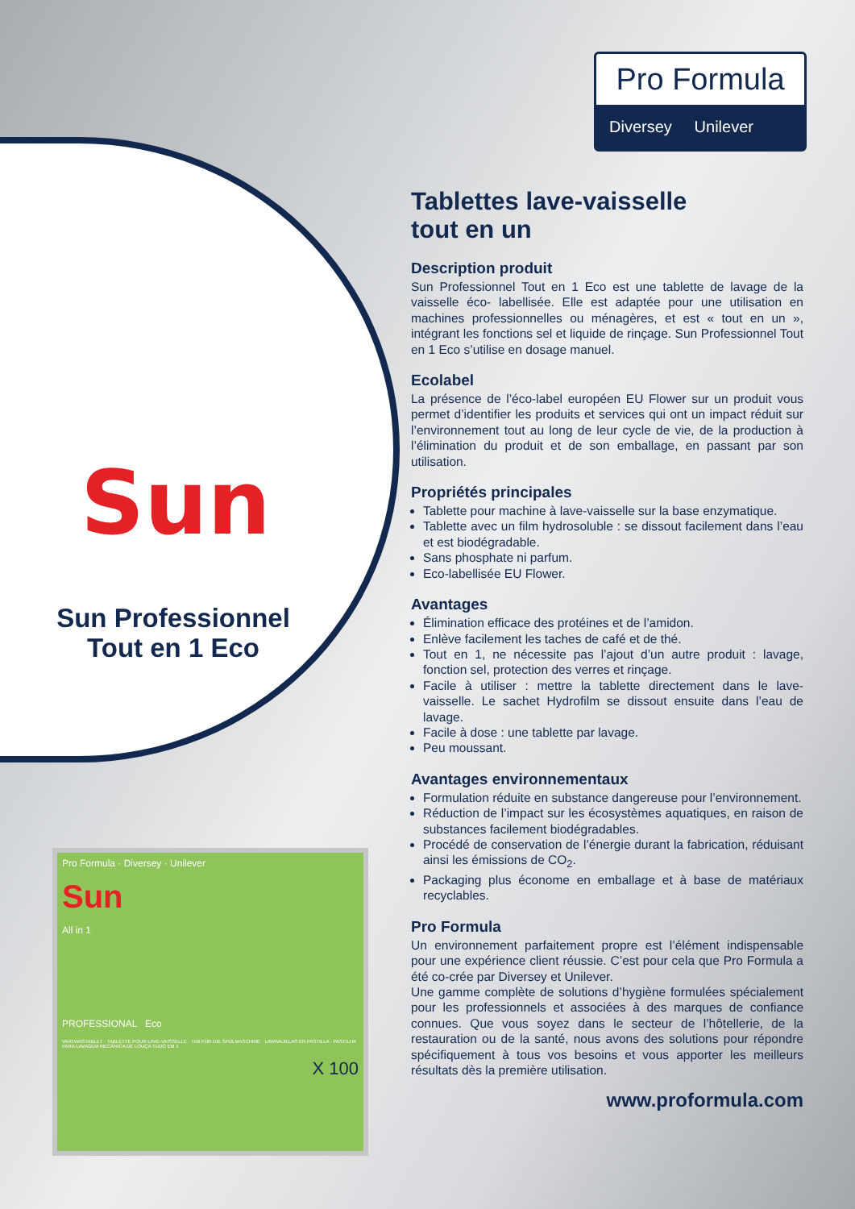Sun
Sun Professionnel
Tout en 1 Eco
Pro Formula · Diversey · Unilever
Sun
All in 1
PROFESSIONAL Eco
VAATWASTABLET · TABLETTE POUR LAVE-VAISSELLE · TAB FÜR DIE SPÜLMASCHINE · LAVAVAJILLAS EN PASTILLA · PASTILHA PARA LAVAGEM MECÂNICA DE LOUÇA TUDO EM 1
X 100
Pro Formula
Diversey Unilever
Tablettes lave-vaisselle
tout en un
Description produit
Sun Professionnel Tout en 1 Eco est une tablette de lavage de la vaisselle éco- labellisée. Elle est adaptée pour une utilisation en machines professionnelles ou ménagères, et est « tout en un », intégrant les fonctions sel et liquide de rinçage. Sun Professionnel Tout en 1 Eco s’utilise en dosage manuel.
Ecolabel
La présence de l’éco-label européen EU Flower sur un produit vous permet d’identifier les produits et services qui ont un impact réduit sur l’environnement tout au long de leur cycle de vie, de la production à l’élimination du produit et de son emballage, en passant par son utilisation.
Propriétés principales
Tablette pour machine à lave-vaisselle sur la base enzymatique.
Tablette avec un film hydrosoluble : se dissout facilement dans l’eau et est biodégradable.
Sans phosphate ni parfum.
Eco-labellisée EU Flower.
Avantages
Élimination efficace des protéines et de l’amidon.
Enlève facilement les taches de café et de thé.
Tout en 1, ne nécessite pas l’ajout d’un autre produit : lavage, fonction sel, protection des verres et rinçage.
Facile à utiliser : mettre la tablette directement dans le lave-vaisselle. Le sachet Hydrofilm se dissout ensuite dans l’eau de lavage.
Facile à dose : une tablette par lavage.
Peu moussant.
Avantages environnementaux
Formulation réduite en substance dangereuse pour l’environnement.
Réduction de l’impact sur les écosystèmes aquatiques, en raison de substances facilement biodégradables.
Procédé de conservation de l’énergie durant la fabrication, réduisant ainsi les émissions de CO<sub>2</sub>.
Packaging plus économe en emballage et à base de matériaux recyclables.
Pro Formula
Un environnement parfaitement propre est l’élément indispensable pour une expérience client réussie. C’est pour cela que Pro Formula a été co-crée par Diversey et Unilever.
Une gamme complète de solutions d’hygiène formulées spécialement pour les professionnels et associées à des marques de confiance connues. Que vous soyez dans le secteur de l’hôtellerie, de la restauration ou de la santé, nous avons des solutions pour répondre spécifiquement à tous vos besoins et vous apporter les meilleurs résultats dès la première utilisation.
www.proformula.com